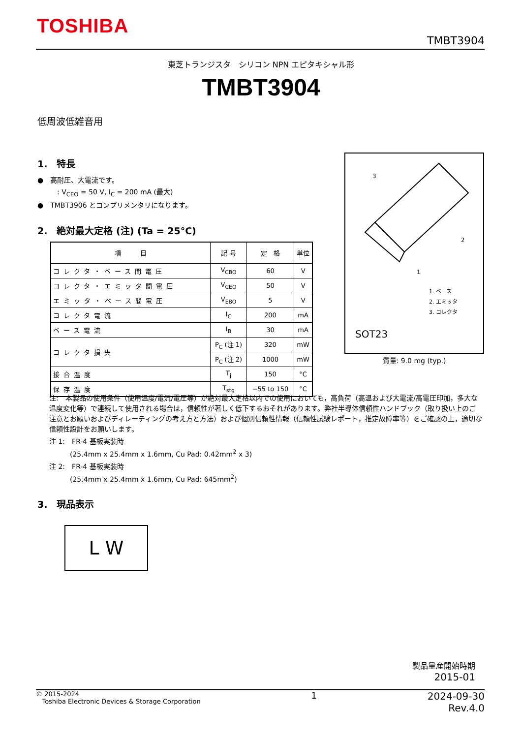TOSHIBA
TMBT3904
東芝トランジスタ　シリコン NPN エピタキシャル形
TMBT3904
低周波低雑音用
1.　特長
●　高耐圧、大電流です。
: V<sub>CEO</sub> = 50 V, I<sub>C</sub> = 200 mA (最大)
●　TMBT3906 とコンプリメンタリになります。
2.　絶対最大定格 (注) (Ta = 25°C)
| 項 目 | 記 号 | 定 格 | 単位 |
| --- | --- | --- | --- |
| コレクタ・ベース間電圧 | V<sub>CBO</sub> | 60 | V |
| コレクタ・エミッタ間電圧 | V<sub>CEO</sub> | 50 | V |
| エミッタ・ベース間電圧 | V<sub>EBO</sub> | 5 | V |
| コレクタ電流 | I<sub>C</sub> | 200 | mA |
| ベース電流 | I<sub>B</sub> | 30 | mA |
| コレクタ損失 | P<sub>C</sub> (注 1) | 320 | mW |
| | P<sub>C</sub> (注 2) | 1000 | mW |
| 接合温度 | T<sub>j</sub> | 150 | °C |
| 保存温度 | T<sub>stg</sub> | −55 to 150 | °C |
3
2
1
1. ベース
2. エミッタ
3. コレクタ
SOT23
質量: 9.0 mg (typ.)
注:　本製品の使用条件（使用温度/電流/電圧等）が絶対最大定格以内での使用においても，高負荷（高温および大電流/高電圧印加，多大な温度変化等）で連続して使用される場合は，信頼性が著しく低下するおそれがあります。弊社半導体信頼性ハンドブック（取り扱い上のご注意とお願いおよびディレーティングの考え方と方法）および個別信頼性情報（信頼性試験レポート，推定故障率等）をご確認の上，適切な信頼性設計をお願いします。
注 1:　FR-4 基板実装時
　　　(25.4mm x 25.4mm x 1.6mm, Cu Pad: 0.42mm<sup>2</sup> x 3)
注 2:　FR-4 基板実装時
　　　(25.4mm x 25.4mm x 1.6mm, Cu Pad: 645mm<sup>2</sup>)
3.　現品表示
L W
製品量産開始時期
2015-01
© 2015-2024
Toshiba Electronic Devices & Storage Corporation
1 2024-09-30
Rev.4.0